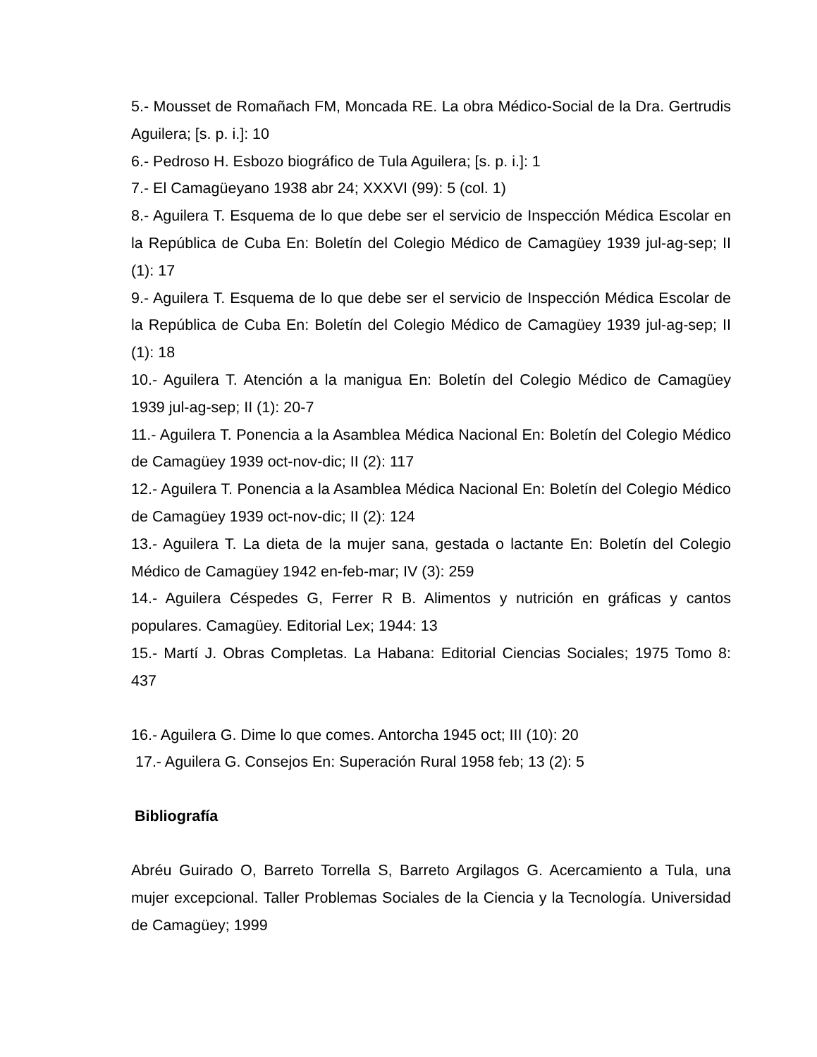5.- Mousset de Romañach FM, Moncada RE. La obra Médico-Social de la Dra. Gertrudis Aguilera; [s. p. i.]: 10
6.- Pedroso H. Esbozo biográfico de Tula Aguilera; [s. p. i.]: 1
7.- El Camagüeyano 1938 abr 24; XXXVI (99): 5 (col. 1)
8.- Aguilera T. Esquema de lo que debe ser el servicio de Inspección Médica Escolar en la República de Cuba En: Boletín del Colegio Médico de Camagüey 1939 jul-ag-sep; II (1): 17
9.- Aguilera T. Esquema de lo que debe ser el servicio de Inspección Médica Escolar de la República de Cuba En: Boletín del Colegio Médico de Camagüey 1939 jul-ag-sep; II (1): 18
10.- Aguilera T. Atención a la manigua En: Boletín del Colegio Médico de Camagüey 1939 jul-ag-sep; II (1): 20-7
11.- Aguilera T. Ponencia a la Asamblea Médica Nacional En: Boletín del Colegio Médico de Camagüey 1939 oct-nov-dic; II (2): 117
12.- Aguilera T. Ponencia a la Asamblea Médica Nacional En: Boletín del Colegio Médico de Camagüey 1939 oct-nov-dic; II (2): 124
13.- Aguilera T. La dieta de la mujer sana, gestada o lactante En: Boletín del Colegio Médico de Camagüey 1942 en-feb-mar; IV (3): 259
14.- Aguilera Céspedes G, Ferrer R B. Alimentos y nutrición en gráficas y cantos populares. Camagüey. Editorial Lex; 1944: 13
15.- Martí J. Obras Completas. La Habana: Editorial Ciencias Sociales; 1975 Tomo 8: 437
16.- Aguilera G. Dime lo que comes. Antorcha 1945 oct; III (10): 20
17.- Aguilera G. Consejos En: Superación Rural 1958 feb; 13 (2): 5
Bibliografía
Abréu Guirado O, Barreto Torrella S, Barreto Argilagos G. Acercamiento a Tula, una mujer excepcional. Taller Problemas Sociales de la Ciencia y la Tecnología. Universidad de Camagüey; 1999